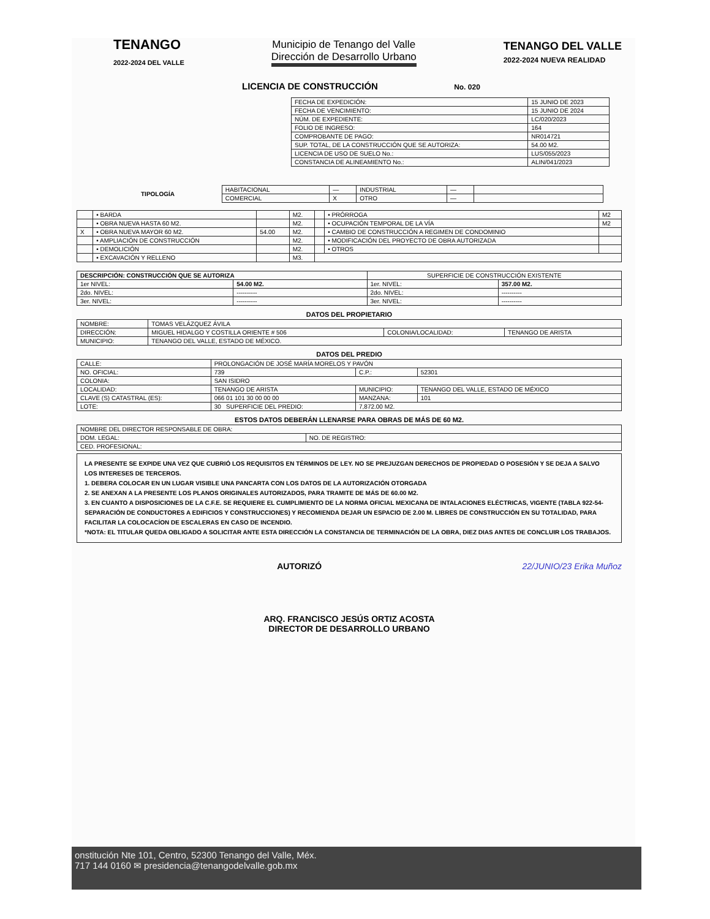TENANGO
2022-2024 DEL VALLE
Municipio de Tenango del Valle
Dirección de Desarrollo Urbano
TENANGO DEL VALLE
2022-2024 NUEVA REALIDAD
LICENCIA DE CONSTRUCCIÓN No. 020
| FECHA DE EXPEDICIÓN: | 15 JUNIO DE 2023 |
| FECHA DE VENCIMIENTO: | 15 JUNIO DE 2024 |
| NÚM. DE EXPEDIENTE: | LC/020/2023 |
| FOLIO DE INGRESO: | 164 |
| COMPROBANTE DE PAGO: | NR014721 |
| SUP. TOTAL, DE LA CONSTRUCCIÓN QUE SE AUTORIZA: | 54.00 M2. |
| LICENCIA DE USO DE SUELO No.: | LUS/055/2023 |
| CONSTANCIA DE ALINEAMIENTO No.: | ALIN/041/2023 |
| TIPOLOGÍA | HABITACIONAL | — | INDUSTRIAL | — | |
| | COMERCIAL | X | OTRO | — | |
| | • BARDA | | M2. | | • PRÓRROGA | M2 |
| | • OBRA NUEVA HASTA 60 M2. | | M2. | | • OCUPACIÓN TEMPORAL DE LA VÍA | M2 |
| X | • OBRA NUEVA MAYOR 60 M2. | 54.00 | M2. | | • CAMBIO DE CONSTRUCCIÓN A REGIMEN DE CONDOMINIO | |
| | • AMPLIACIÓN DE CONSTRUCCIÓN | | M2. | | • MODIFICACIÓN DEL PROYECTO DE OBRA AUTORIZADA | |
| | • DEMOLICIÓN | | M2. | | • OTROS | |
| | • EXCAVACIÓN Y RELLENO | | M3. | | | |
| DESCRIPCIÓN: CONSTRUCCIÓN QUE SE AUTORIZA | | SUPERFICIE DE CONSTRUCCIÓN EXISTENTE | |
| 1er NIVEL: | 54.00 M2. | 1er. NIVEL: | 357.00 M2. |
| 2do. NIVEL: | ---------- | 2do. NIVEL: | ---------- |
| 3er. NIVEL: | ---------- | 3er. NIVEL: | ---------- |
DATOS DEL PROPIETARIO
| NOMBRE: | TOMAS VELÁZQUEZ ÁVILA | | |
| DIRECCIÓN: | MIGUEL HIDALGO Y COSTILLA ORIENTE # 506 | COLONIA/LOCALIDAD: | TENANGO DE ARISTA |
| MUNICIPIO: | TENANGO DEL VALLE, ESTADO DE MÉXICO. | | |
DATOS DEL PREDIO
| CALLE: | PROLONGACIÓN DE JOSÉ MARÍA MORELOS Y PAVÓN | | |
| NO. OFICIAL: | 739 | C.P.: | 52301 |
| COLONIA: | SAN ISIDRO | | |
| LOCALIDAD: | TENANGO DE ARISTA | MUNICIPIO: | TENANGO DEL VALLE, ESTADO DE MÉXICO |
| CLAVE (S) CATASTRAL (ES): | 066 01 101 30 00 00 00 | MANZANA: | 101 |
| LOTE: | 30 SUPERFICIE DEL PREDIO: | 7,872.00 M2. | |
ESTOS DATOS DEBERÁN LLENARSE PARA OBRAS DE MÁS DE 60 M2.
| NOMBRE DEL DIRECTOR RESPONSABLE DE OBRA: | |
| DOM. LEGAL: | NO. DE REGISTRO: |
| CED. PROFESIONAL: | |
LA PRESENTE SE EXPIDE UNA VEZ QUE CUBRIÓ LOS REQUISITOS EN TÉRMINOS DE LEY. NO SE PREJUZGAN DERECHOS DE PROPIEDAD O POSESIÓN Y SE DEJA A SALVO LOS INTERESES DE TERCEROS.
1. DEBERA COLOCAR EN UN LUGAR VISIBLE UNA PANCARTA CON LOS DATOS DE LA AUTORIZACIÓN OTORGADA
2. SE ANEXAN A LA PRESENTE LOS PLANOS ORIGINALES AUTORIZADOS, PARA TRAMITE DE MÁS DE 60.00 M2.
3. EN CUANTO A DISPOSICIONES DE LA C.F.E. SE REQUIERE EL CUMPLIMIENTO DE LA NORMA OFICIAL MEXICANA DE INTALACIONES ELÉCTRICAS, VIGENTE (TABLA 922-54-SEPARACIÓN DE CONDUCTORES A EDIFICIOS Y CONSTRUCCIONES) Y RECOMIENDA DEJAR UN ESPACIO DE 2.00 M. LIBRES DE CONSTRUCCIÓN EN SU TOTALIDAD, PARA FACILITAR LA COLOCACÍON DE ESCALERAS EN CASO DE INCENDIO.
*NOTA: EL TITULAR QUEDA OBLIGADO A SOLICITAR ANTE ESTA DIRECCIÓN LA CONSTANCIA DE TERMINACIÓN DE LA OBRA, DIEZ DIAS ANTES DE CONCLUIR LOS TRABAJOS.
AUTORIZÓ 22/JUNIO/23 Erika Muñoz
ARQ. FRANCISCO JESÚS ORTIZ ACOSTA
DIRECTOR DE DESARROLLO URBANO
onstitución Nte 101, Centro, 52300 Tenango del Valle, Méx.
717 144 0160 ✉ presidencia@tenangodelvalle.gob.mx